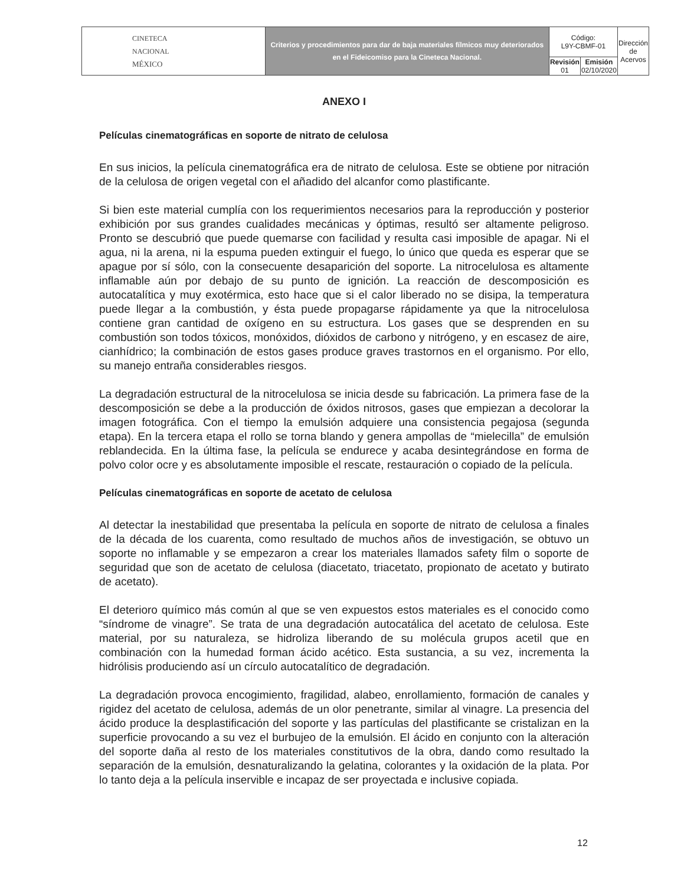| CINETECA NACIONAL MÉXICO | Criterios y procedimientos para dar de baja materiales fílmicos muy deteriorados en el Fideicomiso para la Cineteca Nacional. | Código: L9Y-CBMF-01 | | Dirección de Acervos |
| | | Revisión 01 | Emisión 02/10/2020 | |
ANEXO I
Películas cinematográficas en soporte de nitrato de celulosa
En sus inicios, la película cinematográfica era de nitrato de celulosa. Este se obtiene por nitración de la celulosa de origen vegetal con el añadido del alcanfor como plastificante.
Si bien este material cumplía con los requerimientos necesarios para la reproducción y posterior exhibición por sus grandes cualidades mecánicas y óptimas, resultó ser altamente peligroso. Pronto se descubrió que puede quemarse con facilidad y resulta casi imposible de apagar. Ni el agua, ni la arena, ni la espuma pueden extinguir el fuego, lo único que queda es esperar que se apague por sí sólo, con la consecuente desaparición del soporte. La nitrocelulosa es altamente inflamable aún por debajo de su punto de ignición. La reacción de descomposición es autocatalítica y muy exotérmica, esto hace que si el calor liberado no se disipa, la temperatura puede llegar a la combustión, y ésta puede propagarse rápidamente ya que la nitrocelulosa contiene gran cantidad de oxígeno en su estructura. Los gases que se desprenden en su combustión son todos tóxicos, monóxidos, dióxidos de carbono y nitrógeno, y en escasez de aire, cianhídrico; la combinación de estos gases produce graves trastornos en el organismo. Por ello, su manejo entraña considerables riesgos.
La degradación estructural de la nitrocelulosa se inicia desde su fabricación. La primera fase de la descomposición se debe a la producción de óxidos nitrosos, gases que empiezan a decolorar la imagen fotográfica. Con el tiempo la emulsión adquiere una consistencia pegajosa (segunda etapa). En la tercera etapa el rollo se torna blando y genera ampollas de “mielecilla” de emulsión reblandecida. En la última fase, la película se endurece y acaba desintegrándose en forma de polvo color ocre y es absolutamente imposible el rescate, restauración o copiado de la película.
Películas cinematográficas en soporte de acetato de celulosa
Al detectar la inestabilidad que presentaba la película en soporte de nitrato de celulosa a finales de la década de los cuarenta, como resultado de muchos años de investigación, se obtuvo un soporte no inflamable y se empezaron a crear los materiales llamados safety film o soporte de seguridad que son de acetato de celulosa (diacetato, triacetato, propionato de acetato y butirato de acetato).
El deterioro químico más común al que se ven expuestos estos materiales es el conocido como “síndrome de vinagre”. Se trata de una degradación autocatálica del acetato de celulosa. Este material, por su naturaleza, se hidroliza liberando de su molécula grupos acetil que en combinación con la humedad forman ácido acético. Esta sustancia, a su vez, incrementa la hidrólisis produciendo así un círculo autocatalítico de degradación.
La degradación provoca encogimiento, fragilidad, alabeo, enrollamiento, formación de canales y rigidez del acetato de celulosa, además de un olor penetrante, similar al vinagre. La presencia del ácido produce la desplastificación del soporte y las partículas del plastificante se cristalizan en la superficie provocando a su vez el burbujeo de la emulsión. El ácido en conjunto con la alteración del soporte daña al resto de los materiales constitutivos de la obra, dando como resultado la separación de la emulsión, desnaturalizando la gelatina, colorantes y la oxidación de la plata. Por lo tanto deja a la película inservible e incapaz de ser proyectada e inclusive copiada.
12